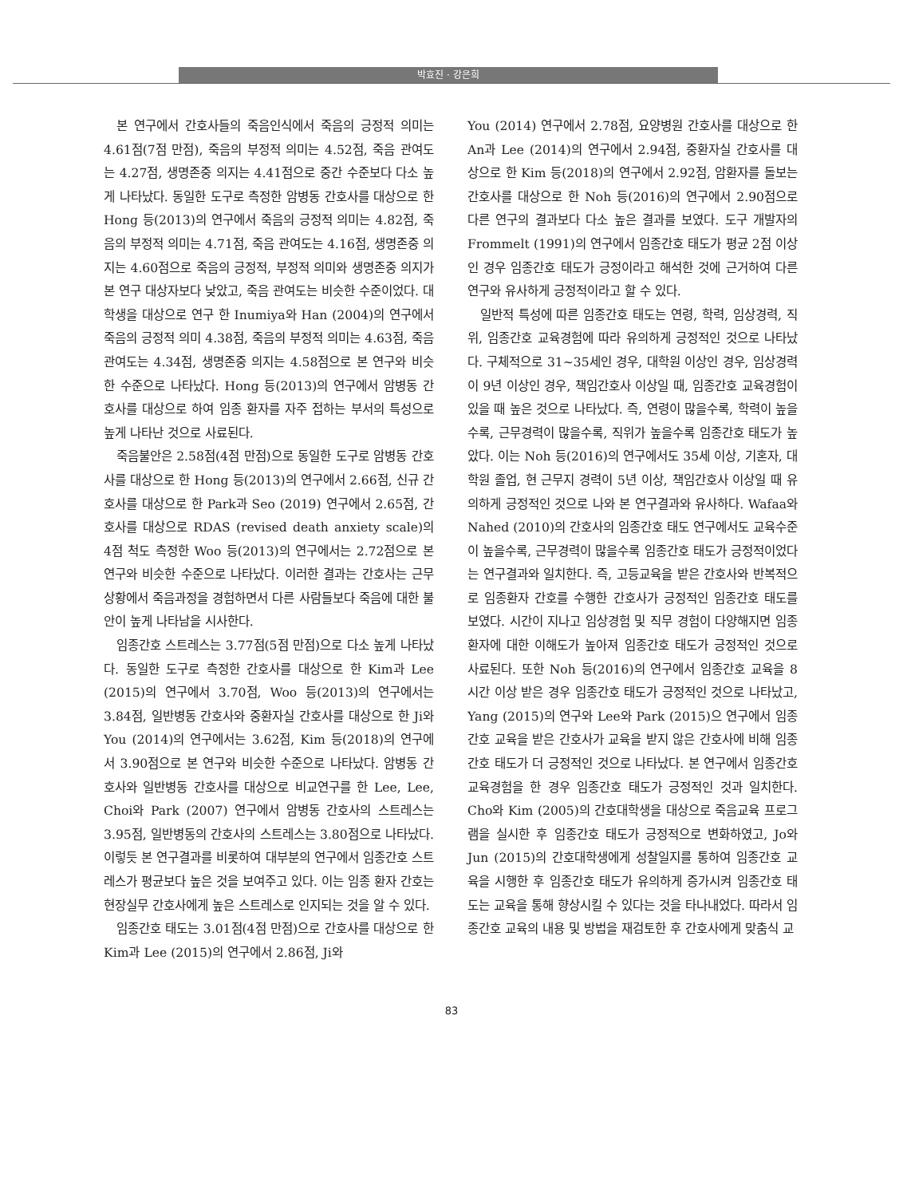박효진 · 강은희
본 연구에서 간호사들의 죽음인식에서 죽음의 긍정적 의미는 4.61점(7점 만점), 죽음의 부정적 의미는 4.52점, 죽음 관여도는 4.27점, 생명존중 의지는 4.41점으로 중간 수준보다 다소 높게 나타났다. 동일한 도구로 측정한 암병동 간호사를 대상으로 한 Hong 등(2013)의 연구에서 죽음의 긍정적 의미는 4.82점, 죽음의 부정적 의미는 4.71점, 죽음 관여도는 4.16점, 생명존중 의지는 4.60점으로 죽음의 긍정적, 부정적 의미와 생명존중 의지가 본 연구 대상자보다 낮았고, 죽음 관여도는 비슷한 수준이었다. 대학생을 대상으로 연구 한 Inumiya와 Han (2004)의 연구에서 죽음의 긍정적 의미 4.38점, 죽음의 부정적 의미는 4.63점, 죽음 관여도는 4.34점, 생명존중 의지는 4.58점으로 본 연구와 비슷한 수준으로 나타났다. Hong 등(2013)의 연구에서 암병동 간호사를 대상으로 하여 임종 환자를 자주 접하는 부서의 특성으로 높게 나타난 것으로 사료된다.
죽음불안은 2.58점(4점 만점)으로 동일한 도구로 암병동 간호사를 대상으로 한 Hong 등(2013)의 연구에서 2.66점, 신규 간호사를 대상으로 한 Park과 Seo (2019) 연구에서 2.65점, 간호사를 대상으로 RDAS (revised death anxiety scale)의 4점 척도 측정한 Woo 등(2013)의 연구에서는 2.72점으로 본 연구와 비슷한 수준으로 나타났다. 이러한 결과는 간호사는 근무상황에서 죽음과정을 경험하면서 다른 사람들보다 죽음에 대한 불안이 높게 나타남을 시사한다.
임종간호 스트레스는 3.77점(5점 만점)으로 다소 높게 나타났다. 동일한 도구로 측정한 간호사를 대상으로 한 Kim과 Lee (2015)의 연구에서 3.70점, Woo 등(2013)의 연구에서는 3.84점, 일반병동 간호사와 중환자실 간호사를 대상으로 한 Ji와 You (2014)의 연구에서는 3.62점, Kim 등(2018)의 연구에서 3.90점으로 본 연구와 비슷한 수준으로 나타났다. 암병동 간호사와 일반병동 간호사를 대상으로 비교연구를 한 Lee, Lee, Choi와 Park (2007) 연구에서 암병동 간호사의 스트레스는 3.95점, 일반병동의 간호사의 스트레스는 3.80점으로 나타났다. 이렇듯 본 연구결과를 비롯하여 대부분의 연구에서 임종간호 스트레스가 평균보다 높은 것을 보여주고 있다. 이는 임종 환자 간호는 현장실무 간호사에게 높은 스트레스로 인지되는 것을 알 수 있다.
임종간호 태도는 3.01점(4점 만점)으로 간호사를 대상으로 한 Kim과 Lee (2015)의 연구에서 2.86점, Ji와
You (2014) 연구에서 2.78점, 요양병원 간호사를 대상으로 한 An과 Lee (2014)의 연구에서 2.94점, 중환자실 간호사를 대상으로 한 Kim 등(2018)의 연구에서 2.92점, 암환자를 돌보는 간호사를 대상으로 한 Noh 등(2016)의 연구에서 2.90점으로 다른 연구의 결과보다 다소 높은 결과를 보였다. 도구 개발자의 Frommelt (1991)의 연구에서 임종간호 태도가 평균 2점 이상인 경우 임종간호 태도가 긍정이라고 해석한 것에 근거하여 다른 연구와 유사하게 긍정적이라고 할 수 있다.
일반적 특성에 따른 임종간호 태도는 연령, 학력, 임상경력, 직위, 임종간호 교육경험에 따라 유의하게 긍정적인 것으로 나타났다. 구체적으로 31~35세인 경우, 대학원 이상인 경우, 임상경력이 9년 이상인 경우, 책임간호사 이상일 때, 임종간호 교육경험이 있을 때 높은 것으로 나타났다. 즉, 연령이 많을수록, 학력이 높을수록, 근무경력이 많을수록, 직위가 높을수록 임종간호 태도가 높았다. 이는 Noh 등(2016)의 연구에서도 35세 이상, 기혼자, 대학원 졸업, 현 근무지 경력이 5년 이상, 책임간호사 이상일 때 유의하게 긍정적인 것으로 나와 본 연구결과와 유사하다. Wafaa와 Nahed (2010)의 간호사의 임종간호 태도 연구에서도 교육수준이 높을수록, 근무경력이 많을수록 임종간호 태도가 긍정적이었다는 연구결과와 일치한다. 즉, 고등교육을 받은 간호사와 반복적으로 임종환자 간호를 수행한 간호사가 긍정적인 임종간호 태도를 보였다. 시간이 지나고 임상경험 및 직무 경험이 다양해지면 임종환자에 대한 이해도가 높아져 임종간호 태도가 긍정적인 것으로 사료된다. 또한 Noh 등(2016)의 연구에서 임종간호 교육을 8시간 이상 받은 경우 임종간호 태도가 긍정적인 것으로 나타났고, Yang (2015)의 연구와 Lee와 Park (2015)으 연구에서 임종간호 교육을 받은 간호사가 교육을 받지 않은 간호사에 비해 임종간호 태도가 더 긍정적인 것으로 나타났다. 본 연구에서 임종간호 교육경험을 한 경우 임종간호 태도가 긍정적인 것과 일치한다. Cho와 Kim (2005)의 간호대학생을 대상으로 죽음교육 프로그램을 실시한 후 임종간호 태도가 긍정적으로 변화하였고, Jo와 Jun (2015)의 간호대학생에게 성찰일지를 통하여 임종간호 교육을 시행한 후 임종간호 태도가 유의하게 증가시켜 임종간호 태도는 교육을 통해 향상시킬 수 있다는 것을 타나내었다. 따라서 임종간호 교육의 내용 및 방법을 재검토한 후 간호사에게 맞춤식 교
83